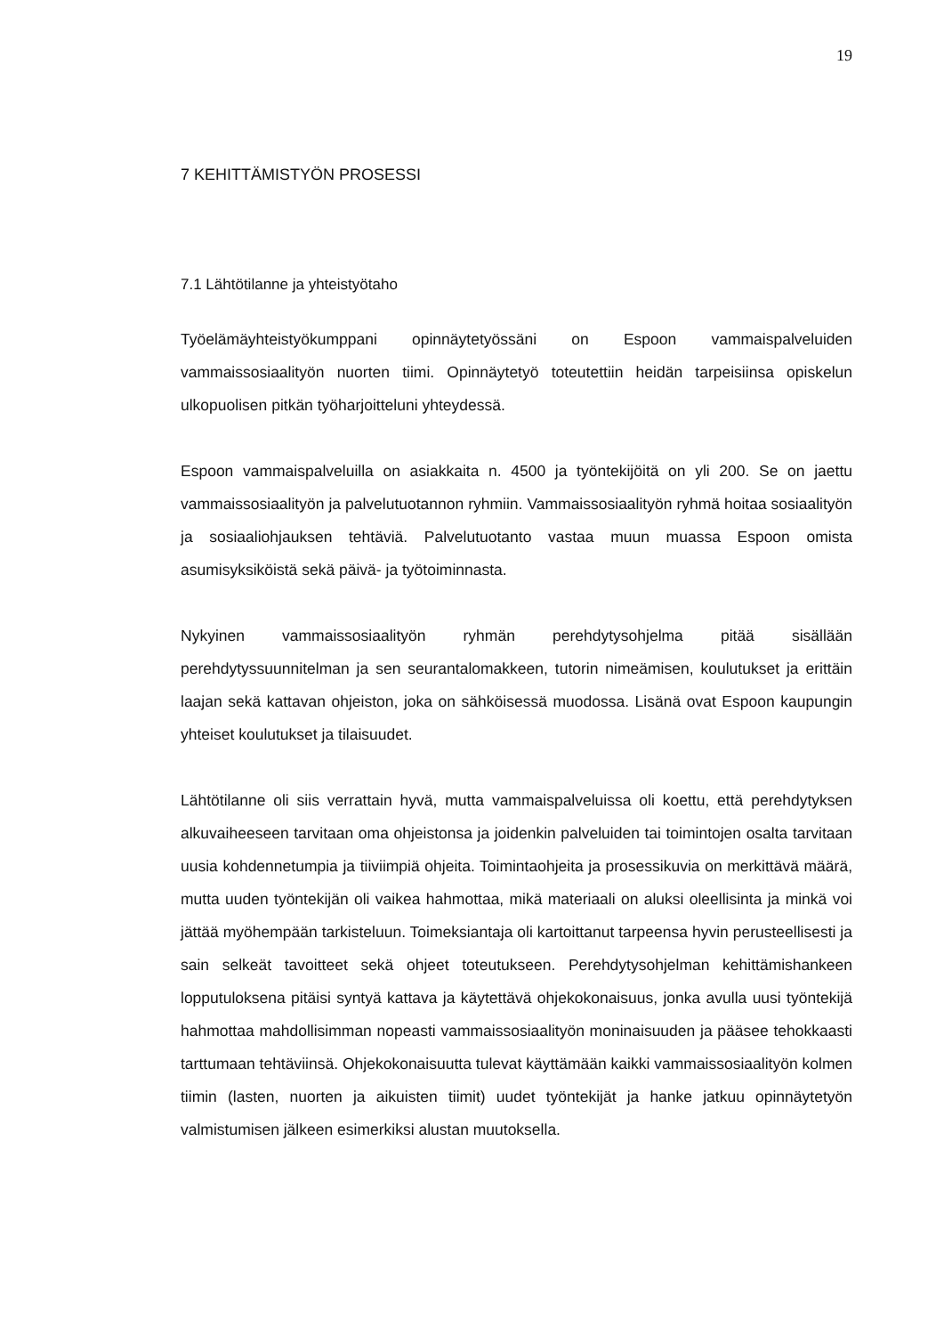19
7 KEHITTÄMISTYÖN PROSESSI
7.1 Lähtötilanne ja yhteistyötaho
Työelämäyhteistyökumppani opinnäytetyössäni on Espoon vammaispalveluiden vammaissosiaalityön nuorten tiimi. Opinnäytetyö toteutettiin heidän tarpeisiinsa opiskelun ulkopuolisen pitkän työharjoitteluni yhteydessä.
Espoon vammaispalveluilla on asiakkaita n. 4500 ja työntekijöitä on yli 200. Se on jaettu vammaissosiaalityön ja palvelutuotannon ryhmiin. Vammaissosiaalityön ryhmä hoitaa sosiaalityön ja sosiaaliohjauksen tehtäviä. Palvelutuotanto vastaa muun muassa Espoon omista asumisyksiköistä sekä päivä- ja työtoiminnasta.
Nykyinen vammaissosiaalityön ryhmän perehdytysohjelma pitää sisällään perehdytyssuunnitelman ja sen seurantalomakkeen, tutorin nimeämisen, koulutukset ja erittäin laajan sekä kattavan ohjeiston, joka on sähköisessä muodossa. Lisänä ovat Espoon kaupungin yhteiset koulutukset ja tilaisuudet.
Lähtötilanne oli siis verrattain hyvä, mutta vammaispalveluissa oli koettu, että perehdytyksen alkuvaiheeseen tarvitaan oma ohjeistonsa ja joidenkin palveluiden tai toimintojen osalta tarvitaan uusia kohdennetumpia ja tiiviimpiä ohjeita. Toimintaohjeita ja prosessikuvia on merkittävä määrä, mutta uuden työntekijän oli vaikea hahmottaa, mikä materiaali on aluksi oleellisinta ja minkä voi jättää myöhempään tarkisteluun. Toimeksiantaja oli kartoittanut tarpeensa hyvin perusteellisesti ja sain selkeät tavoitteet sekä ohjeet toteutukseen. Perehdytysohjelman kehittämishankeen lopputuloksena pitäisi syntyä kattava ja käytettävä ohjekokonaisuus, jonka avulla uusi työntekijä hahmottaa mahdollisimman nopeasti vammaissosiaalityön moninaisuuden ja pääsee tehokkaasti tarttumaan tehtäviinsä. Ohjekokonaisuutta tulevat käyttämään kaikki vammaissosiaalityön kolmen tiimin (lasten, nuorten ja aikuisten tiimit) uudet työntekijät ja hanke jatkuu opinnäytetyön valmistumisen jälkeen esimerkiksi alustan muutoksella.